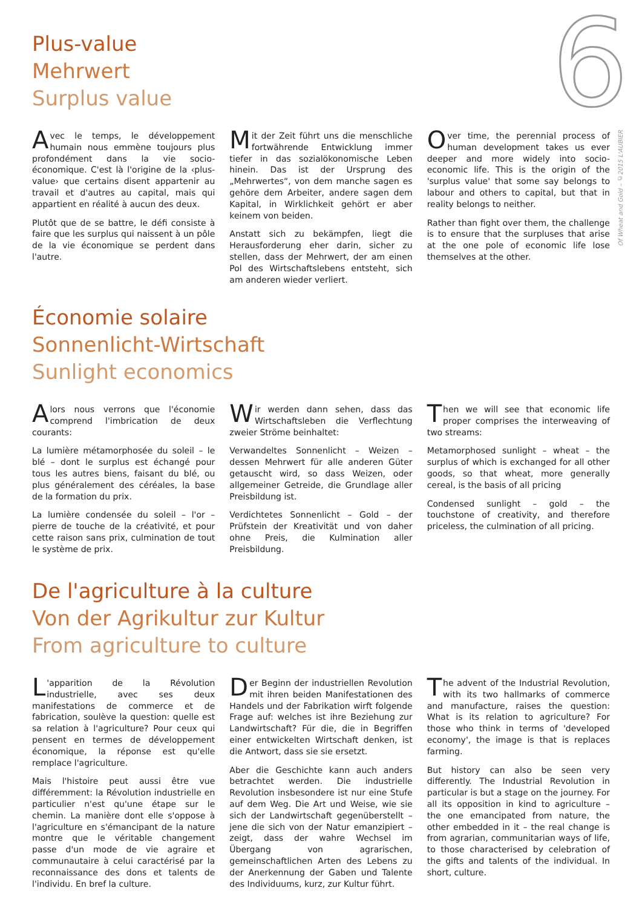6
Of Wheat and Gold – ©2015 L'AUBIER
Plus-value
Mehrwert
Surplus value
Avec le temps, le développement humain nous emmène toujours plus profondément dans la vie socio-économique. C'est là l'origine de la ‹plus-value› que certains disent appartenir au travail et d'autres au capital, mais qui appartient en réalité à aucun des deux.
Plutôt que de se battre, le défi consiste à faire que les surplus qui naissent à un pôle de la vie économique se perdent dans l'autre.
Mit der Zeit führt uns die menschliche fortwährende Entwicklung immer tiefer in das sozialökonomische Leben hinein. Das ist der Ursprung des „Mehrwertes“, von dem manche sagen es gehöre dem Arbeiter, andere sagen dem Kapital, in Wirklichkeit gehört er aber keinem von beiden.
Anstatt sich zu bekämpfen, liegt die Herausforderung eher darin, sicher zu stellen, dass der Mehrwert, der am einen Pol des Wirtschaftslebens entsteht, sich am anderen wieder verliert.
Over time, the perennial process of human development takes us ever deeper and more widely into socio-economic life. This is the origin of the 'surplus value' that some say belongs to labour and others to capital, but that in reality belongs to neither.
Rather than fight over them, the challenge is to ensure that the surpluses that arise at the one pole of economic life lose themselves at the other.
Économie solaire
Sonnenlicht-Wirtschaft
Sunlight economics
Alors nous verrons que l'économie comprend l'imbrication de deux courants:
La lumière métamorphosée du soleil – le blé – dont le surplus est échangé pour tous les autres biens, faisant du blé, ou plus généralement des céréales, la base de la formation du prix.
La lumière condensée du soleil – l'or – pierre de touche de la créativité, et pour cette raison sans prix, culmination de tout le système de prix.
Wir werden dann sehen, dass das Wirtschaftsleben die Verflechtung zweier Ströme beinhaltet:
Verwandeltes Sonnenlicht – Weizen – dessen Mehrwert für alle anderen Güter getauscht wird, so dass Weizen, oder allgemeiner Getreide, die Grundlage aller Preisbildung ist.
Verdichtetes Sonnenlicht – Gold – der Prüfstein der Kreativität und von daher ohne Preis, die Kulmination aller Preisbildung.
Then we will see that economic life proper comprises the interweaving of two streams:
Metamorphosed sunlight – wheat – the surplus of which is exchanged for all other goods, so that wheat, more generally cereal, is the basis of all pricing
Condensed sunlight – gold – the touchstone of creativity, and therefore priceless, the culmination of all pricing.
De l'agriculture à la culture
Von der Agrikultur zur Kultur
From agriculture to culture
L 'apparition de la Révolution industrielle, avec ses deux manifestations de commerce et de fabrication, soulève la question: quelle est sa relation à l'agriculture? Pour ceux qui pensent en termes de développement économique, la réponse est qu'elle remplace l'agriculture.
Mais l'histoire peut aussi être vue différemment: la Révolution industrielle en particulier n'est qu'une étape sur le chemin. La manière dont elle s'oppose à l'agriculture en s'émancipant de la nature montre que le véritable changement passe d'un mode de vie agraire et communautaire à celui caractérisé par la reconnaissance des dons et talents de l'individu. En bref la culture.
Der Beginn der industriellen Revolution mit ihren beiden Manifestationen des Handels und der Fabrikation wirft folgende Frage auf: welches ist ihre Beziehung zur Landwirtschaft? Für die, die in Begriffen einer entwickelten Wirtschaft denken, ist die Antwort, dass sie sie ersetzt.
Aber die Geschichte kann auch anders betrachtet werden. Die industrielle Revolution insbesondere ist nur eine Stufe auf dem Weg. Die Art und Weise, wie sie sich der Landwirtschaft gegenüberstellt – jene die sich von der Natur emanzipiert – zeigt, dass der wahre Wechsel im Übergang von agrarischen, gemeinschaftlichen Arten des Lebens zu der Anerkennung der Gaben und Talente des Individuums, kurz, zur Kultur führt.
The advent of the Industrial Revolution, with its two hallmarks of commerce and manufacture, raises the question: What is its relation to agriculture? For those who think in terms of 'developed economy', the image is that is replaces farming.
But history can also be seen very differently. The Industrial Revolution in particular is but a stage on the journey. For all its opposition in kind to agriculture – the one emancipated from nature, the other embedded in it – the real change is from agrarian, communitarian ways of life, to those characterised by celebration of the gifts and talents of the individual. In short, culture.